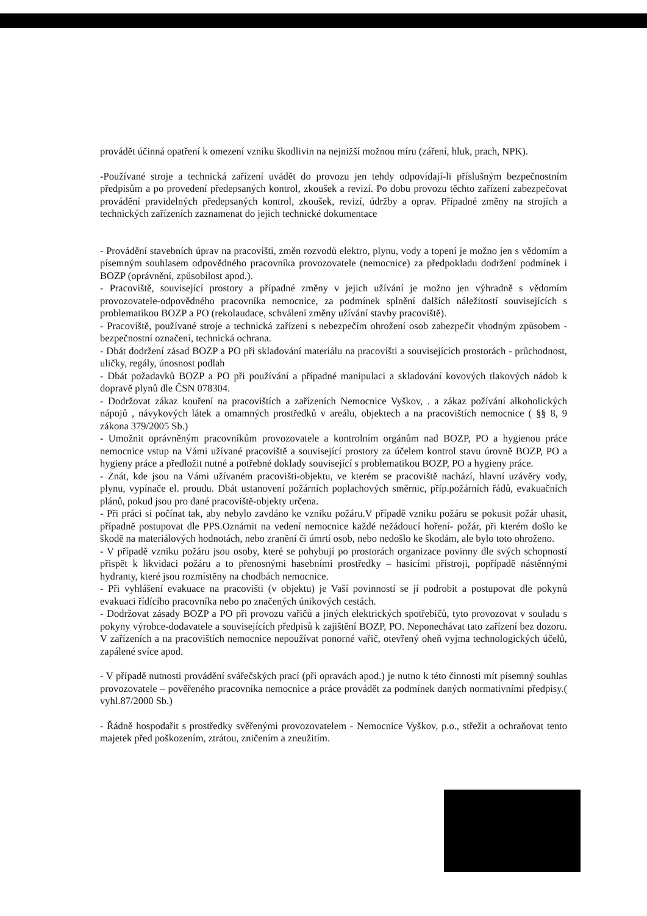provádět účinná opatření k omezení vzniku škodlivin na nejnižší možnou míru (záření, hluk, prach, NPK).
-Používané stroje a technická zařízení uvádět do provozu jen tehdy odpovídají-li příslušným bezpečnostním předpisům a po provedení předepsaných kontrol, zkoušek a revizí. Po dobu provozu těchto zařízení zabezpečovat provádění pravidelných předepsaných kontrol, zkoušek, revizí, údržby a oprav. Případné změny na strojích a technických zařízeních zaznamenat do jejich technické dokumentace
- Provádění stavebních úprav na pracovišti, změn rozvodů elektro, plynu, vody a topení je možno jen s vědomím a písemným souhlasem odpovědného pracovníka provozovatele (nemocnice) za předpokladu dodržení podmínek i BOZP (oprávnění, způsobilost apod.).
- Pracoviště, související prostory a případné změny v jejich užívání je možno jen výhradně s vědomím provozovatele-odpovědného pracovníka nemocnice, za podmínek splnění dalších náležitostí souvisejících s problematikou BOZP a PO (rekolaudace, schválení změny užívání stavby pracoviště).
- Pracoviště, používané stroje a technická zařízení s nebezpečím ohrožení osob zabezpečit vhodným způsobem - bezpečnostní označení, technická ochrana.
- Dbát dodržení zásad BOZP a PO při skladování materiálu na pracovišti a souvisejících prostorách - průchodnost, uličky, regály, únosnost podlah
- Dbát požadavků BOZP a PO při používání a případné manipulaci a skladování kovových tlakových nádob k dopravě plynů dle ČSN 078304.
- Dodržovat zákaz kouření na pracovištích a zařízeních Nemocnice Vyškov, . a zákaz požívání alkoholických nápojů , návykových látek a omamných prostředků v areálu, objektech a na pracovištích nemocnice ( §§ 8, 9 zákona 379/2005 Sb.)
- Umožnit oprávněným pracovníkům provozovatele a kontrolním orgánům nad BOZP, PO a hygienou práce nemocnice vstup na Vámi užívané pracoviště a související prostory za účelem kontrol stavu úrovně BOZP, PO a hygieny práce a předložit nutné a potřebné doklady související s problematikou BOZP, PO a hygieny práce.
- Znát, kde jsou na Vámi užívaném pracovišti-objektu, ve kterém se pracoviště nachází, hlavní uzávěry vody, plynu, vypínače el. proudu. Dbát ustanovení požárních poplachových směrnic, příp.požárních řádů, evakuačních plánů, pokud jsou pro dané pracoviště-objekty určena.
- Při práci si počínat tak, aby nebylo zavdáno ke vzniku požáru.V případě vzniku požáru se pokusit požár uhasit, případně postupovat dle PPS.Oznámit na vedení nemocnice každé nežádoucí hoření- požár, při kterém došlo ke škodě na materiálových hodnotách, nebo zranění či úmrtí osob, nebo nedošlo ke škodám, ale bylo toto ohroženo.
- V případě vzniku požáru jsou osoby, které se pohybují po prostorách organizace povinny dle svých schopností přispět k likvidaci požáru a to přenosnými hasebními prostředky – hasicími přístroji, popřípadě nástěnnými hydranty, které jsou rozmístěny na chodbách nemocnice.
- Při vyhlášení evakuace na pracovišti (v objektu) je Vaší povinností se jí podrobit a postupovat dle pokynů evakuaci řídícího pracovníka nebo po značených únikových cestách.
- Dodržovat zásady BOZP a PO při provozu vařičů a jiných elektrických spotřebičů, tyto provozovat v souladu s pokyny výrobce-dodavatele a souvisejících předpisů k zajištění BOZP, PO. Neponechávat tato zařízení bez dozoru. V zařízeních a na pracovištích nemocnice nepoužívat ponorné vařič, otevřený oheň vyjma technologických účelů, zapálené svíce apod.
- V případě nutnosti provádění svářečských prací (při opravách apod.) je nutno k této činnosti mít písemný souhlas provozovatele – pověřeného pracovníka nemocnice a práce provádět za podmínek daných normativními předpisy.( vyhl.87/2000 Sb.)
- Řádně hospodařit s prostředky svěřenými provozovatelem - Nemocnice Vyškov, p.o., střežit a ochraňovat tento majetek před poškozením, ztrátou, zničením a zneužitím.